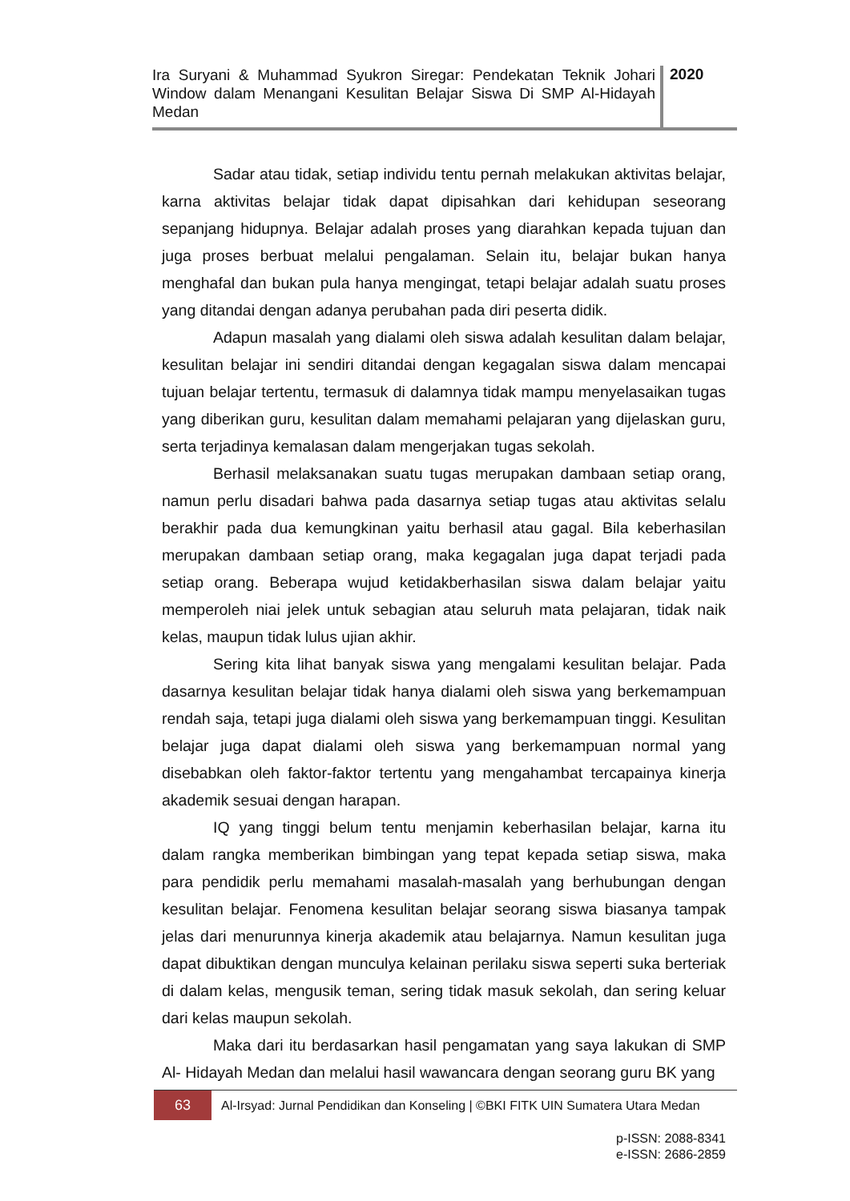Ira Suryani & Muhammad Syukron Siregar: Pendekatan Teknik Johari Window dalam Menangani Kesulitan Belajar Siswa Di SMP Al-Hidayah Medan
2020
Sadar atau tidak, setiap individu tentu pernah melakukan aktivitas belajar, karna aktivitas belajar tidak dapat dipisahkan dari kehidupan seseorang sepanjang hidupnya. Belajar adalah proses yang diarahkan kepada tujuan dan juga proses berbuat melalui pengalaman. Selain itu, belajar bukan hanya menghafal dan bukan pula hanya mengingat, tetapi belajar adalah suatu proses yang ditandai dengan adanya perubahan pada diri peserta didik.
Adapun masalah yang dialami oleh siswa adalah kesulitan dalam belajar, kesulitan belajar ini sendiri ditandai dengan kegagalan siswa dalam mencapai tujuan belajar tertentu, termasuk di dalamnya tidak mampu menyelasaikan tugas yang diberikan guru, kesulitan dalam memahami pelajaran yang dijelaskan guru, serta terjadinya kemalasan dalam mengerjakan tugas sekolah.
Berhasil melaksanakan suatu tugas merupakan dambaan setiap orang, namun perlu disadari bahwa pada dasarnya setiap tugas atau aktivitas selalu berakhir pada dua kemungkinan yaitu berhasil atau gagal. Bila keberhasilan merupakan dambaan setiap orang, maka kegagalan juga dapat terjadi pada setiap orang. Beberapa wujud ketidakberhasilan siswa dalam belajar yaitu memperoleh niai jelek untuk sebagian atau seluruh mata pelajaran, tidak naik kelas, maupun tidak lulus ujian akhir.
Sering kita lihat banyak siswa yang mengalami kesulitan belajar. Pada dasarnya kesulitan belajar tidak hanya dialami oleh siswa yang berkemampuan rendah saja, tetapi juga dialami oleh siswa yang berkemampuan tinggi. Kesulitan belajar juga dapat dialami oleh siswa yang berkemampuan normal yang disebabkan oleh faktor-faktor tertentu yang mengahambat tercapainya kinerja akademik sesuai dengan harapan.
IQ yang tinggi belum tentu menjamin keberhasilan belajar, karna itu dalam rangka memberikan bimbingan yang tepat kepada setiap siswa, maka para pendidik perlu memahami masalah-masalah yang berhubungan dengan kesulitan belajar. Fenomena kesulitan belajar seorang siswa biasanya tampak jelas dari menurunnya kinerja akademik atau belajarnya. Namun kesulitan juga dapat dibuktikan dengan munculya kelainan perilaku siswa seperti suka berteriak di dalam kelas, mengusik teman, sering tidak masuk sekolah, dan sering keluar dari kelas maupun sekolah.
Maka dari itu berdasarkan hasil pengamatan yang saya lakukan di SMP Al- Hidayah Medan dan melalui hasil wawancara dengan seorang guru BK yang
63
Al-Irsyad: Jurnal Pendidikan dan Konseling | ©BKI FITK UIN Sumatera Utara Medan
p-ISSN: 2088-8341
e-ISSN: 2686-2859